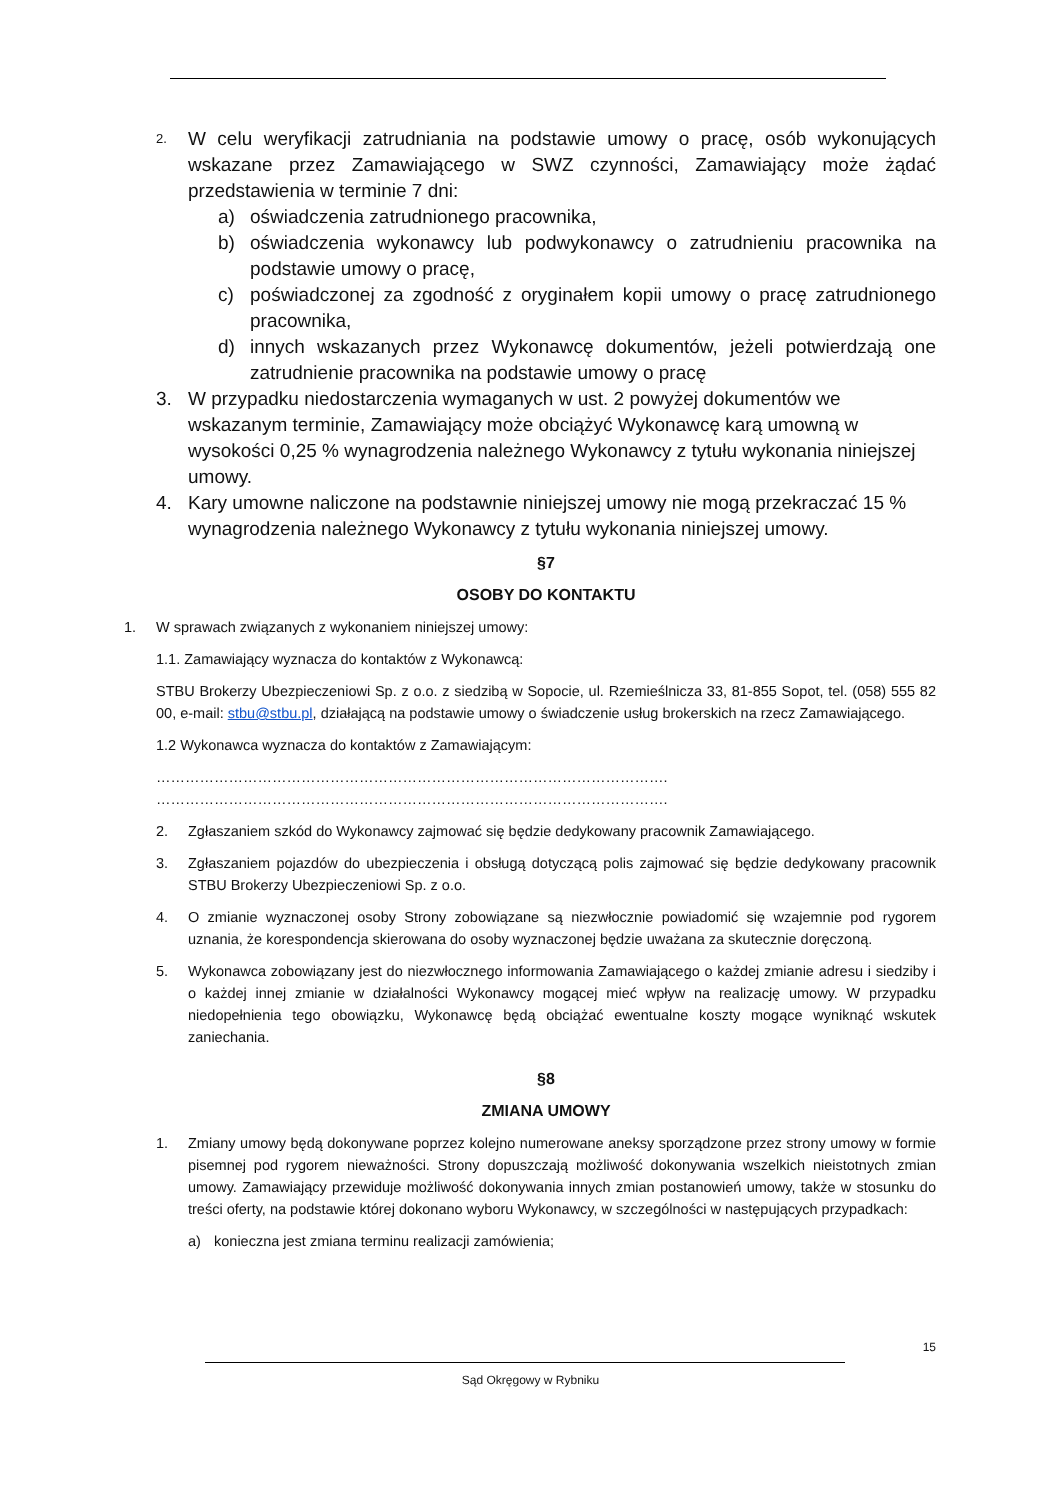2.
W celu weryfikacji zatrudniania na podstawie umowy o pracę, osób wykonujących wskazane przez Zamawiającego w SWZ czynności, Zamawiający może żądać przedstawienia w terminie 7 dni:
a) oświadczenia zatrudnionego pracownika,
b) oświadczenia wykonawcy lub podwykonawcy o zatrudnieniu pracownika na podstawie umowy o pracę,
c) poświadczonej za zgodność z oryginałem kopii umowy o pracę zatrudnionego pracownika,
d) innych wskazanych przez Wykonawcę dokumentów, jeżeli potwierdzają one zatrudnienie pracownika na podstawie umowy o pracę
3. W przypadku niedostarczenia wymaganych w ust. 2 powyżej dokumentów we wskazanym terminie, Zamawiający może obciążyć Wykonawcę karą umowną w wysokości 0,25 % wynagrodzenia należnego Wykonawcy z tytułu wykonania niniejszej umowy.
4. Kary umowne naliczone na podstawnie niniejszej umowy nie mogą przekraczać 15 % wynagrodzenia należnego Wykonawcy z tytułu wykonania niniejszej umowy.
§7
OSOBY DO KONTAKTU
1. W sprawach związanych z wykonaniem niniejszej umowy:
1.1. Zamawiający wyznacza do kontaktów z Wykonawcą:
STBU Brokerzy Ubezpieczeniowi Sp. z o.o. z siedzibą w Sopocie, ul. Rzemieślnicza 33, 81-855 Sopot, tel. (058) 555 82 00, e-mail: stbu@stbu.pl, działającą na podstawie umowy o świadczenie usług brokerskich na rzecz Zamawiającego.
1.2 Wykonawca wyznacza do kontaktów z Zamawiającym:
…………………………………………………………………………………………….
…………………………………………………………………………………………….
2. Zgłaszaniem szkód do Wykonawcy zajmować się będzie dedykowany pracownik Zamawiającego.
3. Zgłaszaniem pojazdów do ubezpieczenia i obsługą dotyczącą polis zajmować się będzie dedykowany pracownik STBU Brokerzy Ubezpieczeniowi Sp. z o.o.
4. O zmianie wyznaczonej osoby Strony zobowiązane są niezwłocznie powiadomić się wzajemnie pod rygorem uznania, że korespondencja skierowana do osoby wyznaczonej będzie uważana za skutecznie doręczoną.
5. Wykonawca zobowiązany jest do niezwłocznego informowania Zamawiającego o każdej zmianie adresu i siedziby i o każdej innej zmianie w działalności Wykonawcy mogącej mieć wpływ na realizację umowy. W przypadku niedopełnienia tego obowiązku, Wykonawcę będą obciążać ewentualne koszty mogące wyniknąć wskutek zaniechania.
§8
ZMIANA UMOWY
1. Zmiany umowy będą dokonywane poprzez kolejno numerowane aneksy sporządzone przez strony umowy w formie pisemnej pod rygorem nieważności. Strony dopuszczają możliwość dokonywania wszelkich nieistotnych zmian umowy. Zamawiający przewiduje możliwość dokonywania innych zmian postanowień umowy, także w stosunku do treści oferty, na podstawie której dokonano wyboru Wykonawcy, w szczególności w następujących przypadkach:
a) konieczna jest zmiana terminu realizacji zamówienia;
15
Sąd Okręgowy w Rybniku